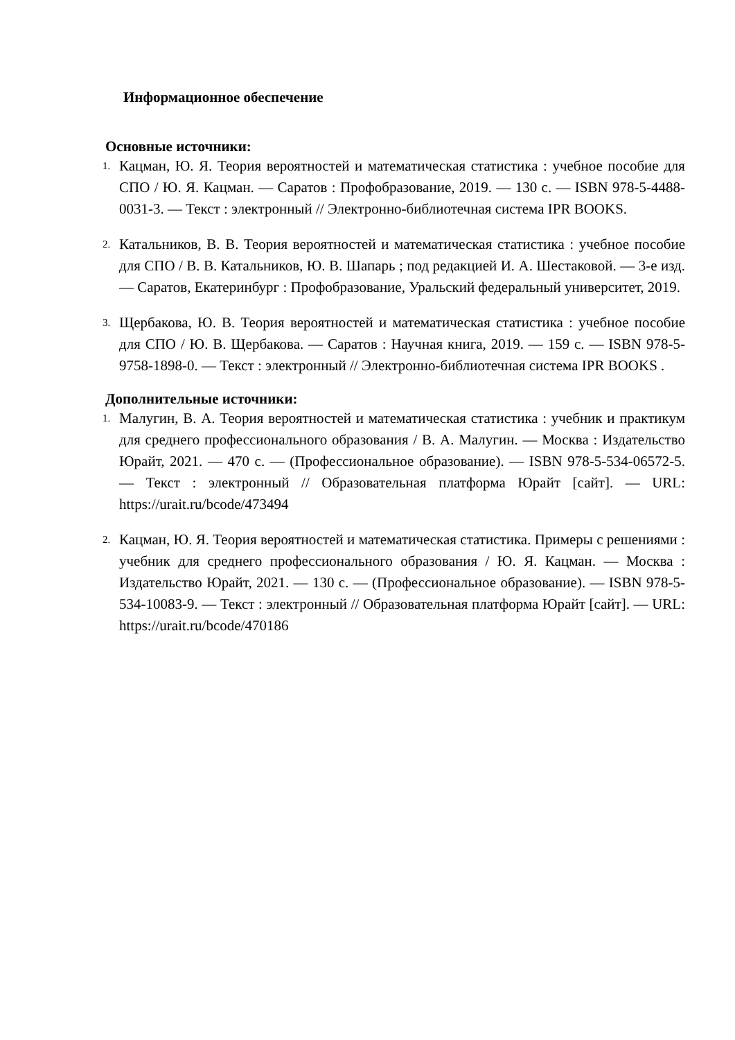Информационное обеспечение
Основные источники:
1. Кацман, Ю. Я. Теория вероятностей и математическая статистика : учебное пособие для СПО / Ю. Я. Кацман. — Саратов : Профобразование, 2019. — 130 с. — ISBN 978-5-4488-0031-3. — Текст : электронный // Электронно-библиотечная система IPR BOOKS.
2. Катальников, В. В. Теория вероятностей и математическая статистика : учебное пособие для СПО / В. В. Катальников, Ю. В. Шапарь ; под редакцией И. А. Шестаковой. — 3-е изд. — Саратов, Екатеринбург : Профобразование, Уральский федеральный университет, 2019.
3. Щербакова, Ю. В. Теория вероятностей и математическая статистика : учебное пособие для СПО / Ю. В. Щербакова. — Саратов : Научная книга, 2019. — 159 с. — ISBN 978-5-9758-1898-0. — Текст : электронный // Электронно-библиотечная система IPR BOOKS .
Дополнительные источники:
1. Малугин, В. А. Теория вероятностей и математическая статистика : учебник и практикум для среднего профессионального образования / В. А. Малугин. — Москва : Издательство Юрайт, 2021. — 470 с. — (Профессиональное образование). — ISBN 978-5-534-06572-5. — Текст : электронный // Образовательная платформа Юрайт [сайт]. — URL: https://urait.ru/bcode/473494
2. Кацман, Ю. Я. Теория вероятностей и математическая статистика. Примеры с решениями : учебник для среднего профессионального образования / Ю. Я. Кацман. — Москва : Издательство Юрайт, 2021. — 130 с. — (Профессиональное образование). — ISBN 978-5-534-10083-9. — Текст : электронный // Образовательная платформа Юрайт [сайт]. — URL: https://urait.ru/bcode/470186